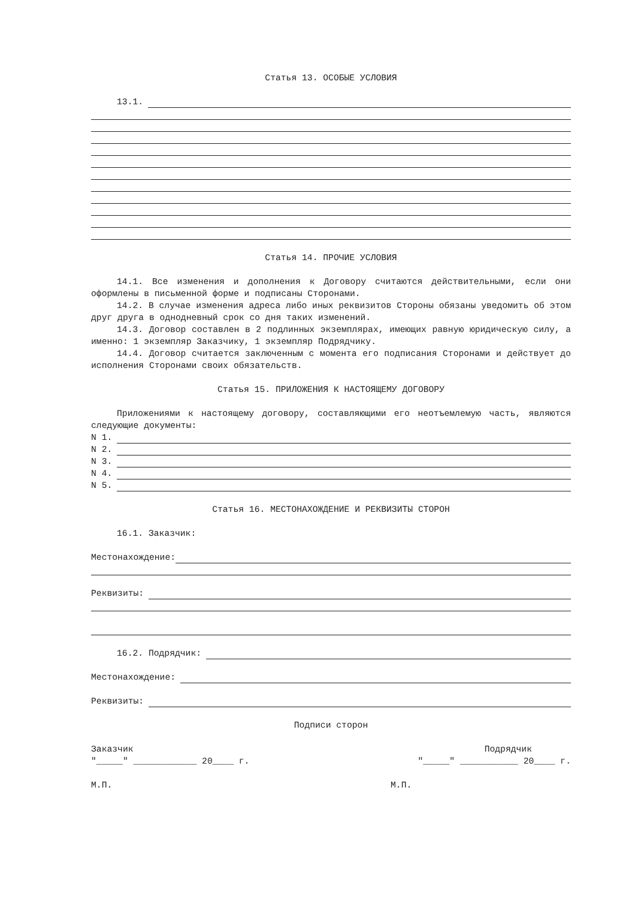Статья 13. ОСОБЫЕ УСЛОВИЯ
13.1.
Статья 14. ПРОЧИЕ УСЛОВИЯ
14.1. Все изменения и дополнения к Договору считаются действительными, если они оформлены в письменной форме и подписаны Сторонами.
14.2. В случае изменения адреса либо иных реквизитов Стороны обязаны уведомить об этом друг друга в однодневный срок со дня таких изменений.
14.3. Договор составлен в 2 подлинных экземплярах, имеющих равную юридическую силу, а именно: 1 экземпляр Заказчику, 1 экземпляр Подрядчику.
14.4. Договор считается заключенным с момента его подписания Сторонами и действует до исполнения Сторонами своих обязательств.
Статья 15. ПРИЛОЖЕНИЯ К НАСТОЯЩЕМУ ДОГОВОРУ
Приложениями к настоящему договору, составляющими его неотъемлемую часть, являются следующие документы:
N 1.
N 2.
N 3.
N 4.
N 5.
Статья 16. МЕСТОНАХОЖДЕНИЕ И РЕКВИЗИТЫ СТОРОН
16.1. Заказчик:
Местонахождение:
Реквизиты:
16.2. Подрядчик:
Местонахождение:
Реквизиты:
Подписи сторон
Заказчик Подрядчик
"_____" ____________ 20____ г. "_____" ___________ 20____ г.
М.П. М.П.